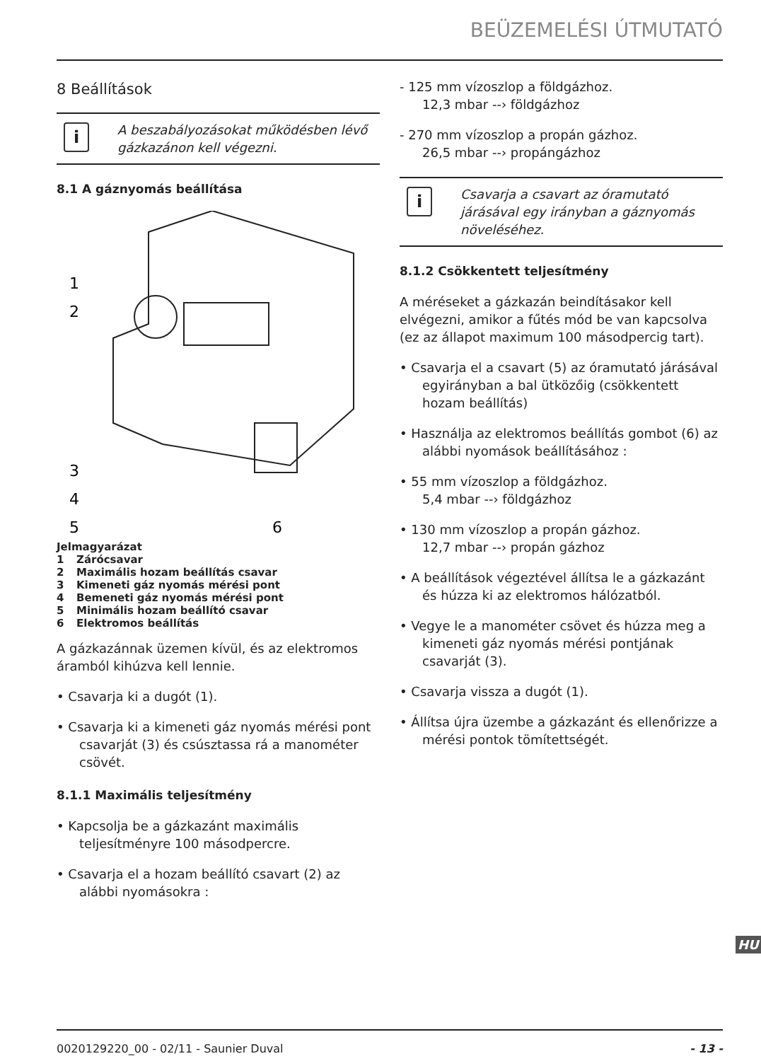BEÜZEMELÉSI ÚTMUTATÓ
8 Beállítások
i
A beszabályozásokat működésben lévő gázkazánon kell végezni.
8.1 A gáznyomás beállítása
1
2
3
4
5
6
Jelmagyarázat
1 Zárócsavar
2 Maximális hozam beállítás csavar
3 Kimeneti gáz nyomás mérési pont
4 Bemeneti gáz nyomás mérési pont
5 Minimális hozam beállító csavar
6 Elektromos beállítás
A gázkazánnak üzemen kívül, és az elektromos áramból kihúzva kell lennie.
• Csavarja ki a dugót (1).
• Csavarja ki a kimeneti gáz nyomás mérési pont csavarját (3) és csúsztassa rá a manométer csövét.
8.1.1 Maximális teljesítmény
• Kapcsolja be a gázkazánt maximális teljesítményre 100 másodpercre.
• Csavarja el a hozam beállító csavart (2) az alábbi nyomásokra :
- 125 mm vízoszlop a földgázhoz.
12,3 mbar --› földgázhoz
- 270 mm vízoszlop a propán gázhoz.
26,5 mbar --› propángázhoz
i
Csavarja a csavart az óramutató járásával egy irányban a gáznyomás növeléséhez.
8.1.2 Csökkentett teljesítmény
A méréseket a gázkazán beindításakor kell elvégezni, amikor a fűtés mód be van kapcsolva (ez az állapot maximum 100 másodpercig tart).
• Csavarja el a csavart (5) az óramutató járásával egyirányban a bal ütközőig (csökkentett hozam beállítás)
• Használja az elektromos beállítás gombot (6) az alábbi nyomások beállításához :
• 55 mm vízoszlop a földgázhoz.
5,4 mbar --› földgázhoz
• 130 mm vízoszlop a propán gázhoz.
12,7 mbar --› propán gázhoz
• A beállítások végeztével állítsa le a gázkazánt és húzza ki az elektromos hálózatból.
• Vegye le a manométer csövet és húzza meg a kimeneti gáz nyomás mérési pontjának csavarját (3).
• Csavarja vissza a dugót (1).
• Állítsa újra üzembe a gázkazánt és ellenőrizze a mérési pontok tömítettségét.
HU
0020129220_00 - 02/11 - Saunier Duval - 13 -